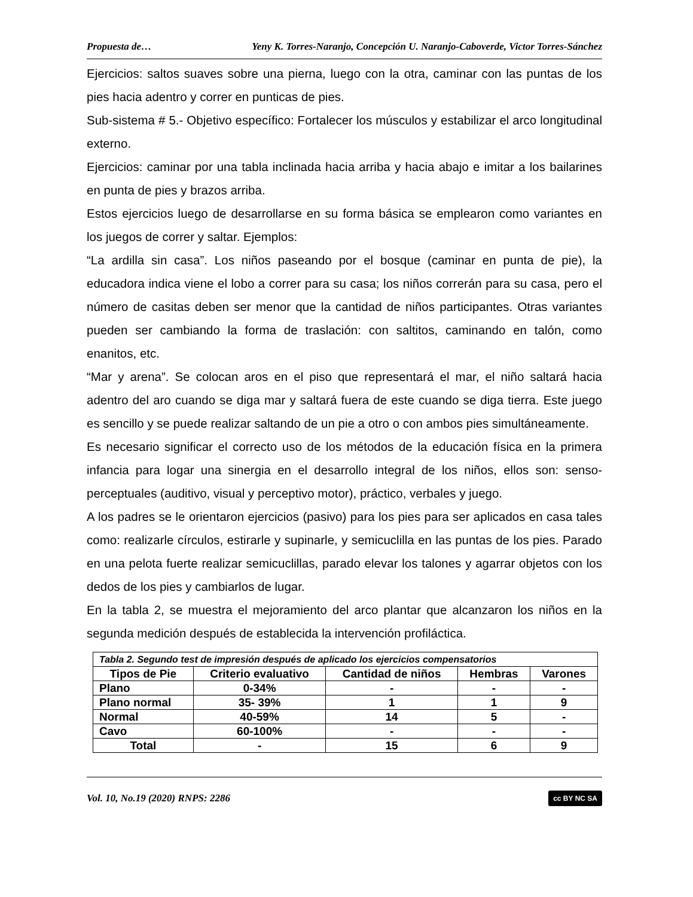Propuesta de… Yeny K. Torres-Naranjo, Concepción U. Naranjo-Caboverde, Victor Torres-Sánchez
Ejercicios: saltos suaves sobre una pierna, luego con la otra, caminar con las puntas de los pies hacia adentro y correr en punticas de pies.
Sub-sistema # 5.- Objetivo específico: Fortalecer los músculos y estabilizar el arco longitudinal externo.
Ejercicios: caminar por una tabla inclinada hacia arriba y hacia abajo e imitar a los bailarines en punta de pies y brazos arriba.
Estos ejercicios luego de desarrollarse en su forma básica se emplearon como variantes en los juegos de correr y saltar. Ejemplos:
“La ardilla sin casa”. Los niños paseando por el bosque (caminar en punta de pie), la educadora indica viene el lobo a correr para su casa; los niños correrán para su casa, pero el número de casitas deben ser menor que la cantidad de niños participantes. Otras variantes pueden ser cambiando la forma de traslación: con saltitos, caminando en talón, como enanitos, etc.
“Mar y arena”. Se colocan aros en el piso que representará el mar, el niño saltará hacia adentro del aro cuando se diga mar y saltará fuera de este cuando se diga tierra. Este juego es sencillo y se puede realizar saltando de un pie a otro o con ambos pies simultáneamente.
Es necesario significar el correcto uso de los métodos de la educación física en la primera infancia para logar una sinergia en el desarrollo integral de los niños, ellos son: senso-perceptuales (auditivo, visual y perceptivo motor), práctico, verbales y juego.
A los padres se le orientaron ejercicios (pasivo) para los pies para ser aplicados en casa tales como: realizarle círculos, estirarle y supinarle, y semicuclilla en las puntas de los pies. Parado en una pelota fuerte realizar semicuclillas, parado elevar los talones y agarrar objetos con los dedos de los pies y cambiarlos de lugar.
En la tabla 2, se muestra el mejoramiento del arco plantar que alcanzaron los niños en la segunda medición después de establecida la intervención profiláctica.
| Tabla 2. Segundo test de impresión después de aplicado los ejercicios compensatorios | | | | |
| Tipos de Pie | Criterio evaluativo | Cantidad de niños | Hembras | Varones |
| Plano | 0-34% | - | - | - |
| Plano normal | 35- 39% | 1 | 1 | 9 |
| Normal | 40-59% | 14 | 5 | - |
| Cavo | 60-100% | - | - | - |
| Total | - | 15 | 6 | 9 |
Vol. 10, No.19 (2020) RNPS: 2286 cc BY NC SA